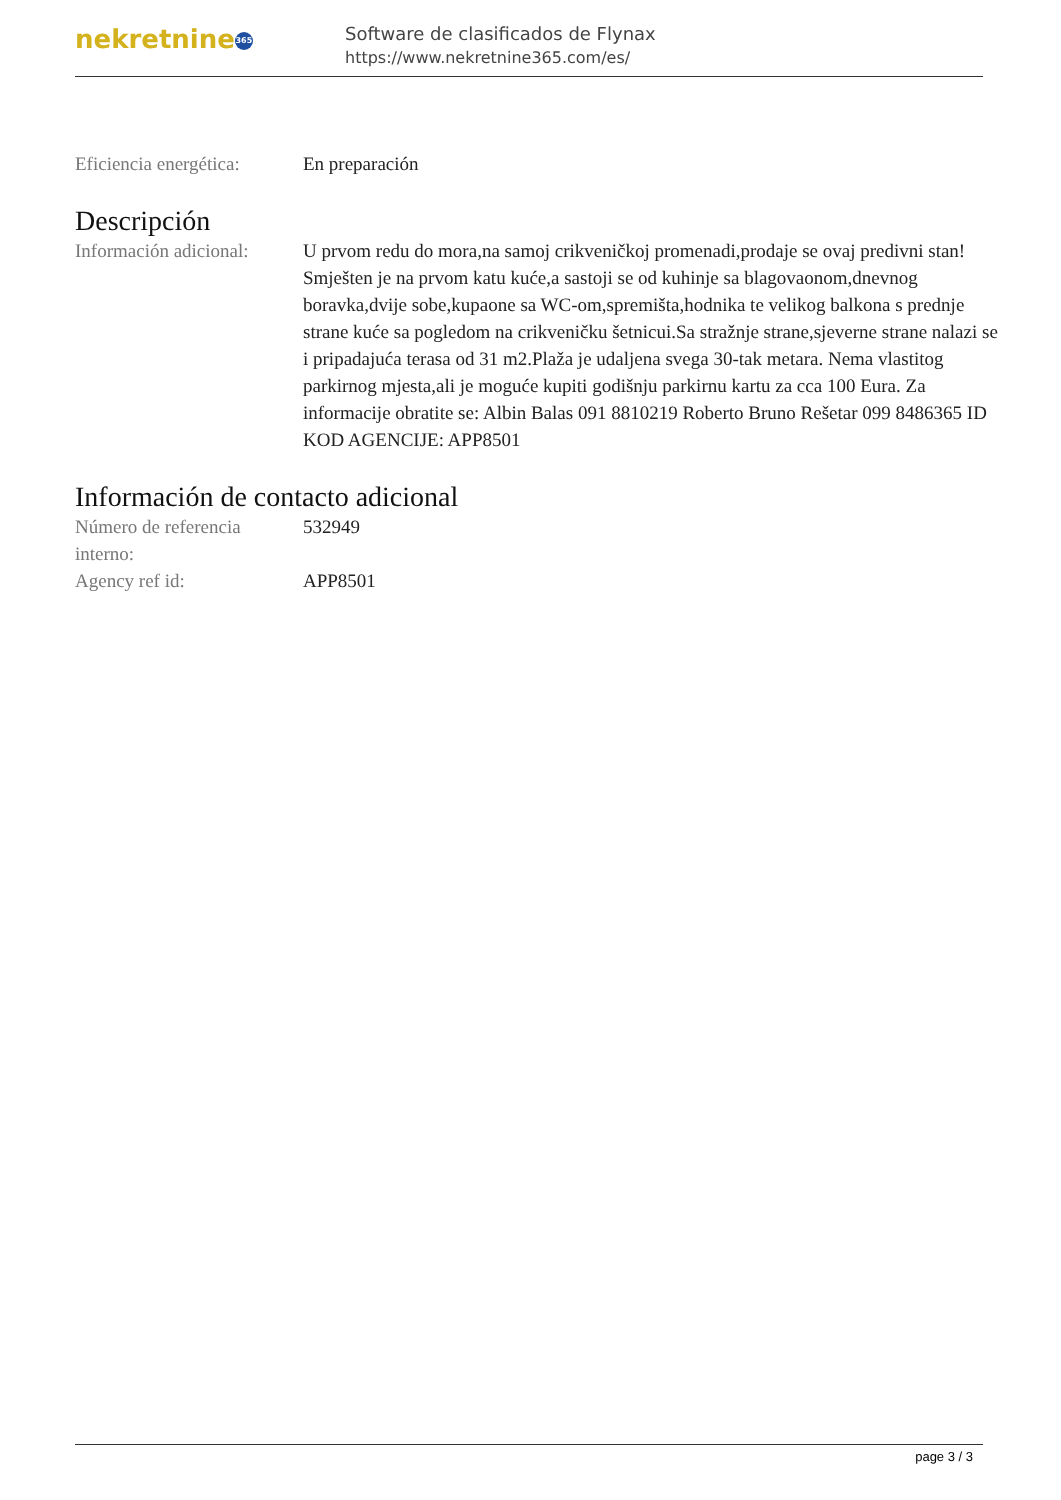nekretnine 365
Software de clasificados de Flynax
https://www.nekretnine365.com/es/
| Eficiencia energética: | En preparación |
Descripción
| Información adicional: | U prvom redu do mora,na samoj crikveničkoj promenadi,prodaje se ovaj predivni stan! Smješten je na prvom katu kuće,a sastoji se od kuhinje sa blagovaonom,dnevnog boravka,dvije sobe,kupaone sa WC-om,spremišta,hodnika te velikog balkona s prednje strane kuće sa pogledom na crikveničku šetnicui.Sa stražnje strane,sjeverne strane nalazi se i pripadajuća terasa od 31 m2.Plaža je udaljena svega 30-tak metara. Nema vlastitog parkirnog mjesta,ali je moguće kupiti godišnju parkirnu kartu za cca 100 Eura. Za informacije obratite se: Albin Balas 091 8810219 Roberto Bruno Rešetar 099 8486365 ID KOD AGENCIJE: APP8501 |
Información de contacto adicional
| Número de referencia interno: | 532949 |
| Agency ref id: | APP8501 |
page 3 / 3